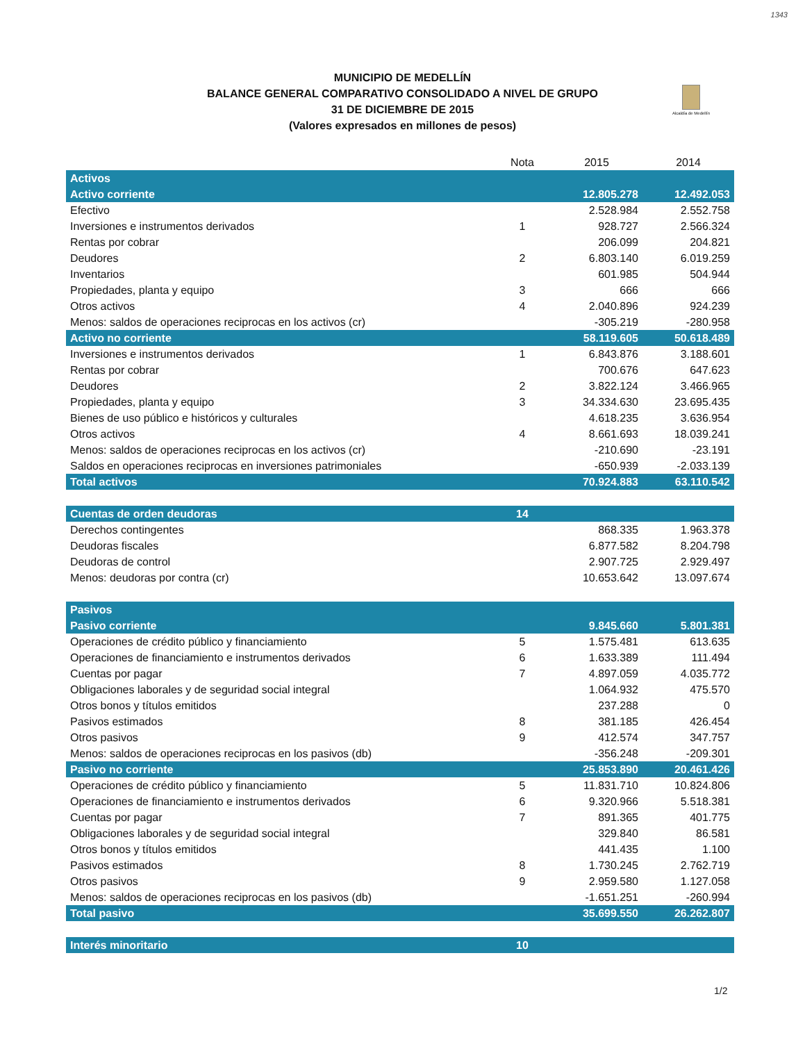1343
MUNICIPIO DE MEDELLÍN
BALANCE GENERAL COMPARATIVO CONSOLIDADO A NIVEL DE GRUPO
31 DE DICIEMBRE DE 2015
(Valores expresados en millones de pesos)
Alcaldía de Medellín
| | Nota | 2015 | 2014 |
| --- | --- | --- | --- |
| Activos | | | |
| Activo corriente | | 12.805.278 | 12.492.053 |
| Efectivo | | 2.528.984 | 2.552.758 |
| Inversiones e instrumentos derivados | 1 | 928.727 | 2.566.324 |
| Rentas por cobrar | | 206.099 | 204.821 |
| Deudores | 2 | 6.803.140 | 6.019.259 |
| Inventarios | | 601.985 | 504.944 |
| Propiedades, planta y equipo | 3 | 666 | 666 |
| Otros activos | 4 | 2.040.896 | 924.239 |
| Menos: saldos de operaciones reciprocas en los activos (cr) | | -305.219 | -280.958 |
| Activo no corriente | | 58.119.605 | 50.618.489 |
| Inversiones e instrumentos derivados | 1 | 6.843.876 | 3.188.601 |
| Rentas por cobrar | | 700.676 | 647.623 |
| Deudores | 2 | 3.822.124 | 3.466.965 |
| Propiedades, planta y equipo | 3 | 34.334.630 | 23.695.435 |
| Bienes de uso público e históricos y culturales | | 4.618.235 | 3.636.954 |
| Otros activos | 4 | 8.661.693 | 18.039.241 |
| Menos: saldos de operaciones reciprocas en los activos (cr) | | -210.690 | -23.191 |
| Saldos en operaciones reciprocas en inversiones patrimoniales | | -650.939 | -2.033.139 |
| Total activos | | 70.924.883 | 63.110.542 |
| Cuentas de orden deudoras | 14 | | |
| Derechos contingentes | | 868.335 | 1.963.378 |
| Deudoras fiscales | | 6.877.582 | 8.204.798 |
| Deudoras de control | | 2.907.725 | 2.929.497 |
| Menos: deudoras por contra (cr) | | 10.653.642 | 13.097.674 |
| Pasivos | | | |
| Pasivo corriente | | 9.845.660 | 5.801.381 |
| Operaciones de crédito público y financiamiento | 5 | 1.575.481 | 613.635 |
| Operaciones de financiamiento e instrumentos derivados | 6 | 1.633.389 | 111.494 |
| Cuentas por pagar | 7 | 4.897.059 | 4.035.772 |
| Obligaciones laborales y de seguridad social integral | | 1.064.932 | 475.570 |
| Otros bonos y títulos emitidos | | 237.288 | 0 |
| Pasivos estimados | 8 | 381.185 | 426.454 |
| Otros pasivos | 9 | 412.574 | 347.757 |
| Menos: saldos de operaciones reciprocas en los pasivos (db) | | -356.248 | -209.301 |
| Pasivo no corriente | | 25.853.890 | 20.461.426 |
| Operaciones de crédito público y financiamiento | 5 | 11.831.710 | 10.824.806 |
| Operaciones de financiamiento e instrumentos derivados | 6 | 9.320.966 | 5.518.381 |
| Cuentas por pagar | 7 | 891.365 | 401.775 |
| Obligaciones laborales y de seguridad social integral | | 329.840 | 86.581 |
| Otros bonos y títulos emitidos | | 441.435 | 1.100 |
| Pasivos estimados | 8 | 1.730.245 | 2.762.719 |
| Otros pasivos | 9 | 2.959.580 | 1.127.058 |
| Menos: saldos de operaciones reciprocas en los pasivos (db) | | -1.651.251 | -260.994 |
| Total pasivo | | 35.699.550 | 26.262.807 |
| Interés minoritario | 10 | | |
1/2